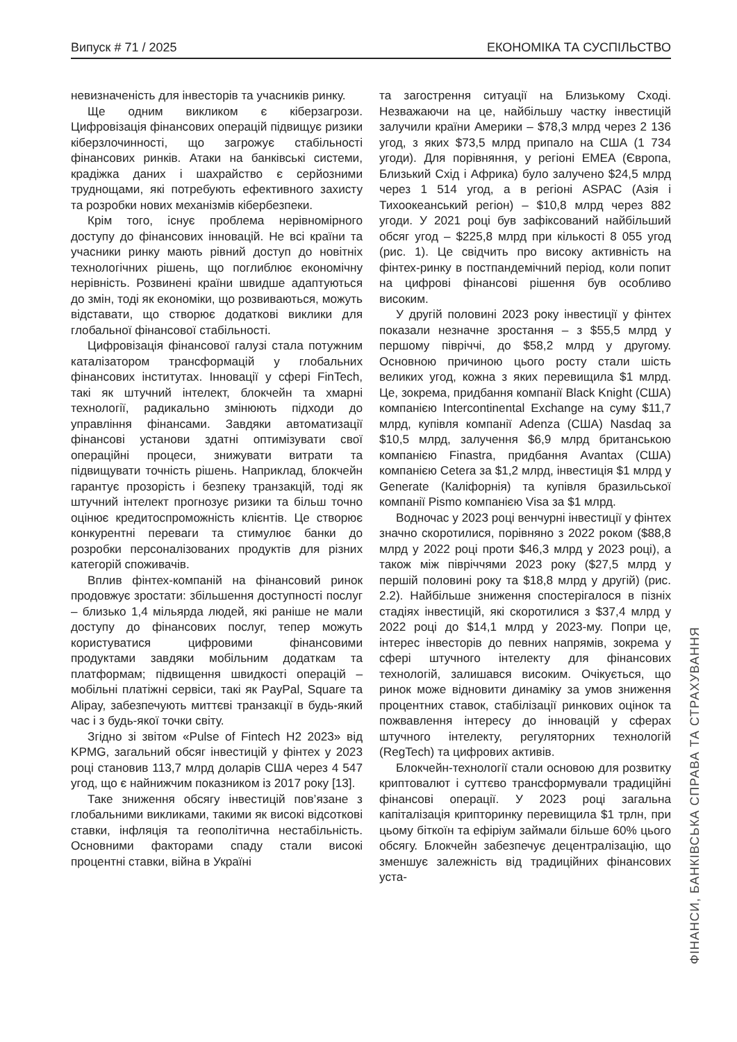Випуск # 71 / 2025 ЕКОНОМІКА ТА СУСПІЛЬСТВО
невизначеність для інвесторів та учасників ринку.
Ще одним викликом є кіберзагрози. Цифровізація фінансових операцій підвищує ризики кіберзлочинності, що загрожує стабільності фінансових ринків. Атаки на банківські системи, крадіжка даних і шахрайство є серйозними труднощами, які потребують ефективного захисту та розробки нових механізмів кібербезпеки.
Крім того, існує проблема нерівномірного доступу до фінансових інновацій. Не всі країни та учасники ринку мають рівний доступ до новітніх технологічних рішень, що поглиблює економічну нерівність. Розвинені країни швидше адаптуються до змін, тоді як економіки, що розвиваються, можуть відставати, що створює додаткові виклики для глобальної фінансової стабільності.
Цифровізація фінансової галузі стала потужним каталізатором трансформацій у глобальних фінансових інститутах. Інновації у сфері FinTech, такі як штучний інтелект, блокчейн та хмарні технології, радикально змінюють підходи до управління фінансами. Завдяки автоматизації фінансові установи здатні оптимізувати свої операційні процеси, знижувати витрати та підвищувати точність рішень. Наприклад, блокчейн гарантує прозорість і безпеку транзакцій, тоді як штучний інтелект прогнозує ризики та більш точно оцінює кредитоспроможність клієнтів. Це створює конкурентні переваги та стимулює банки до розробки персоналізованих продуктів для різних категорій споживачів.
Вплив фінтех-компаній на фінансовий ринок продовжує зростати: збільшення доступності послуг – близько 1,4 мільярда людей, які раніше не мали доступу до фінансових послуг, тепер можуть користуватися цифровими фінансовими продуктами завдяки мобільним додаткам та платформам; підвищення швидкості операцій – мобільні платіжні сервіси, такі як PayPal, Square та Alipay, забезпечують миттєві транзакції в будь-який час і з будь-якої точки світу.
Згідно зі звітом «Pulse of Fintech H2 2023» від KPMG, загальний обсяг інвестицій у фінтех у 2023 році становив 113,7 млрд доларів США через 4 547 угод, що є найнижчим показником із 2017 року [13].
Таке зниження обсягу інвестицій пов’язане з глобальними викликами, такими як високі відсоткові ставки, інфляція та геополітична нестабільність. Основними факторами спаду стали високі процентні ставки, війна в Україні
та загострення ситуації на Близькому Сході. Незважаючи на це, найбільшу частку інвестицій залучили країни Америки – $78,3 млрд через 2 136 угод, з яких $73,5 млрд припало на США (1 734 угоди). Для порівняння, у регіоні EMEA (Європа, Близький Схід і Африка) було залучено $24,5 млрд через 1 514 угод, а в регіоні ASPAC (Азія і Тихоокеанський регіон) – $10,8 млрд через 882 угоди. У 2021 році був зафіксований найбільший обсяг угод – $225,8 млрд при кількості 8 055 угод (рис. 1). Це свідчить про високу активність на фінтех-ринку в постпандемічний період, коли попит на цифрові фінансові рішення був особливо високим.
У другій половині 2023 року інвестиції у фінтех показали незначне зростання – з $55,5 млрд у першому півріччі, до $58,2 млрд у другому. Основною причиною цього росту стали шість великих угод, кожна з яких перевищила $1 млрд. Це, зокрема, придбання компанії Black Knight (США) компанією Intercontinental Exchange на суму $11,7 млрд, купівля компанії Adenza (США) Nasdaq за $10,5 млрд, залучення $6,9 млрд британською компанією Finastra, придбання Avantax (США) компанією Cetera за $1,2 млрд, інвестиція $1 млрд у Generate (Каліфорнія) та купівля бразильської компанії Pismo компанією Visa за $1 млрд.
Водночас у 2023 році венчурні інвестиції у фінтех значно скоротилися, порівняно з 2022 роком ($88,8 млрд у 2022 році проти $46,3 млрд у 2023 році), а також між півріччями 2023 року ($27,5 млрд у першій половині року та $18,8 млрд у другій) (рис. 2.2). Найбільше зниження спостерігалося в пізніх стадіях інвестицій, які скоротилися з $37,4 млрд у 2022 році до $14,1 млрд у 2023-му. Попри це, інтерес інвесторів до певних напрямів, зокрема у сфері штучного інтелекту для фінансових технологій, залишався високим. Очікується, що ринок може відновити динаміку за умов зниження процентних ставок, стабілізації ринкових оцінок та пожвавлення інтересу до інновацій у сферах штучного інтелекту, регуляторних технологій (RegTech) та цифрових активів.
Блокчейн-технології стали основою для розвитку криптовалют і суттєво трансформували традиційні фінансові операції. У 2023 році загальна капіталізація крипторинку перевищила $1 трлн, при цьому біткоїн та ефіріум займали більше 60% цього обсягу. Блокчейн забезпечує децентралізацію, що зменшує залежність від традиційних фінансових уста-
ФІНАНСИ, БАНКІВСЬКА СПРАВА ТА СТРАХУВАННЯ